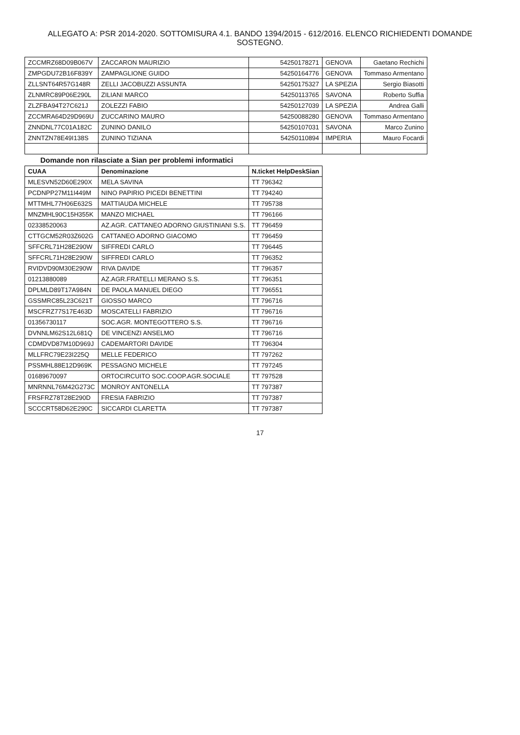ALLEGATO A: PSR 2014-2020. SOTTOMISURA 4.1. BANDO 1394/2015 - 612/2016. ELENCO RICHIEDENTI DOMANDE SOSTEGNO.
| ZCCMRZ68D09B067V | ZACCARON MAURIZIO | 54250178271 | GENOVA | Gaetano Rechichi |
| ZMPGDU72B16F839Y | ZAMPAGLIONE GUIDO | 54250164776 | GENOVA | Tommaso Armentano |
| ZLLSNT64R57G148R | ZELLI JACOBUZZI ASSUNTA | 54250175327 | LA SPEZIA | Sergio Biasotti |
| ZLNMRC89P06E290L | ZILIANI MARCO | 54250113765 | SAVONA | Roberto Suffia |
| ZLZFBA94T27C621J | ZOLEZZI FABIO | 54250127039 | LA SPEZIA | Andrea Galli |
| ZCCMRA64D29D969U | ZUCCARINO MAURO | 54250088280 | GENOVA | Tommaso Armentano |
| ZNNDNL77C01A182C | ZUNINO DANILO | 54250107031 | SAVONA | Marco Zunino |
| ZNNTZN78E49I138S | ZUNINO TIZIANA | 54250110894 | IMPERIA | Mauro Focardi |
| Domande non rilasciate a Sian per problemi informatici | | | | |
| CUAA | Denominazione | N.ticket HelpDeskSian | | |
| MLESVN52D60E290X | MELA SAVINA | TT 796342 | | |
| PCDNPP27M11I449M | NINO PAPIRIO PICEDI BENETTINI | TT 794240 | | |
| MTTMHL77H06E632S | MATTIAUDA MICHELE | TT 795738 | | |
| MNZMHL90C15H355K | MANZO MICHAEL | TT 796166 | | |
| 02338520063 | AZ.AGR. CATTANEO ADORNO GIUSTINIANI S.S. | TT 796459 | | |
| CTTGCM52R03Z602G | CATTANEO ADORNO GIACOMO | TT 796459 | | |
| SFFCRL71H28E290W | SIFFREDI CARLO | TT 796445 | | |
| SFFCRL71H28E290W | SIFFREDI CARLO | TT 796352 | | |
| RVIDVD90M30E290W | RIVA DAVIDE | TT 796357 | | |
| 01213880089 | AZ.AGR.FRATELLI MERANO S.S. | TT 796351 | | |
| DPLMLD89T17A984N | DE PAOLA MANUEL DIEGO | TT 796551 | | |
| GSSMRC85L23C621T | GIOSSO MARCO | TT 796716 | | |
| MSCFRZ77S17E463D | MOSCATELLI FABRIZIO | TT 796716 | | |
| 01356730117 | SOC.AGR. MONTEGOTTERO S.S. | TT 796716 | | |
| DVNNLM62S12L681Q | DE VINCENZI ANSELMO | TT 796716 | | |
| CDMDVD87M10D969J | CADEMARTORI DAVIDE | TT 796304 | | |
| MLLFRC79E23I225Q | MELLE FEDERICO | TT 797262 | | |
| PSSMHL88E12D969K | PESSAGNO MICHELE | TT 797245 | | |
| 01689670097 | ORTOCIRCUITO SOC.COOP.AGR.SOCIALE | TT 797528 | | |
| MNRNNL76M42G273C | MONROY ANTONELLA | TT 797387 | | |
| FRSFRZ78T28E290D | FRESIA FABRIZIO | TT 797387 | | |
| SCCCRT58D62E290C | SICCARDI CLARETTA | TT 797387 | | |
17